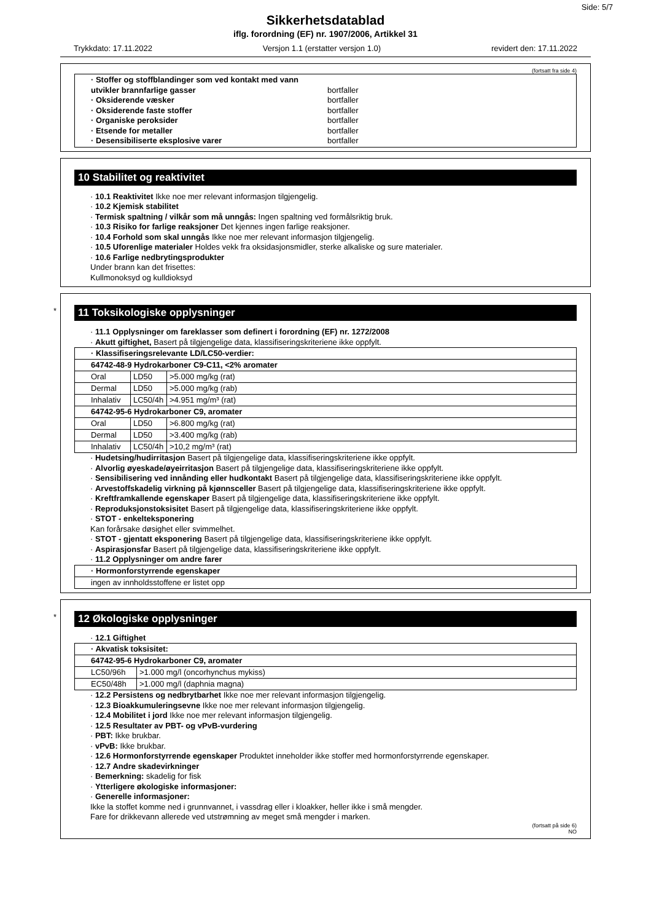Side: 5/7
Sikkerhetsdatablad
iflg. forordning (EF) nr. 1907/2006, Artikkel 31
Trykkdato: 17.11.2022 Versjon 1.1 (erstatter versjon 1.0) revidert den: 17.11.2022
(fortsatt fra side 4)
| · Stoffer og stoffblandinger som ved kontakt med vann utvikler brannfarlige gasser bortfaller · Oksiderende væsker bortfaller · Oksiderende faste stoffer bortfaller · Organiske peroksider bortfaller · Etsende for metaller bortfaller · Desensibiliserte eksplosive varer bortfaller |
10 Stabilitet og reaktivitet
· 10.1 Reaktivitet Ikke noe mer relevant informasjon tilgjengelig.
· 10.2 Kjemisk stabilitet
· Termisk spaltning / vilkår som må unngås: Ingen spaltning ved formålsriktig bruk.
· 10.3 Risiko for farlige reaksjoner Det kjennes ingen farlige reaksjoner.
· 10.4 Forhold som skal unngås Ikke noe mer relevant informasjon tilgjengelig.
· 10.5 Uforenlige materialer Holdes vekk fra oksidasjonsmidler, sterke alkaliske og sure materialer.
· 10.6 Farlige nedbrytingsprodukter
Under brann kan det frisettes:
Kullmonoksyd og kulldioksyd
*
11 Toksikologiske opplysninger
· 11.1 Opplysninger om fareklasser som definert i forordning (EF) nr. 1272/2008
· Akutt giftighet, Basert på tilgjengelige data, klassifiseringskriteriene ikke oppfylt.
| · Klassifiseringsrelevante LD/LC50-verdier: | | |
| 64742-48-9 Hydrokarboner C9-C11, <2% aromater | | |
| Oral | LD50 | >5.000 mg/kg (rat) |
| Dermal | LD50 | >5.000 mg/kg (rab) |
| Inhalativ | LC50/4h | >4.951 mg/m³ (rat) |
| 64742-95-6 Hydrokarboner C9, aromater | | |
| Oral | LD50 | >6.800 mg/kg (rat) |
| Dermal | LD50 | >3.400 mg/kg (rab) |
| Inhalativ | LC50/4h | >10,2 mg/m³ (rat) |
· Hudetsing/hudirritasjon Basert på tilgjengelige data, klassifiseringskriteriene ikke oppfylt.
· Alvorlig øyeskade/øyeirritasjon Basert på tilgjengelige data, klassifiseringskriteriene ikke oppfylt.
· Sensibilisering ved innånding eller hudkontakt Basert på tilgjengelige data, klassifiseringskriteriene ikke oppfylt.
· Arvestoffskadelig virkning på kjønnsceller Basert på tilgjengelige data, klassifiseringskriteriene ikke oppfylt.
· Kreftframkallende egenskaper Basert på tilgjengelige data, klassifiseringskriteriene ikke oppfylt.
· Reproduksjonstoksisitet Basert på tilgjengelige data, klassifiseringskriteriene ikke oppfylt.
· STOT - enkelteksponering
Kan forårsake døsighet eller svimmelhet.
· STOT - gjentatt eksponering Basert på tilgjengelige data, klassifiseringskriteriene ikke oppfylt.
· Aspirasjonsfar Basert på tilgjengelige data, klassifiseringskriteriene ikke oppfylt.
· 11.2 Opplysninger om andre farer
| · Hormonforstyrrende egenskaper |
| ingen av innholdsstoffene er listet opp |
*
12 Økologiske opplysninger
· 12.1 Giftighet
| · Akvatisk toksisitet: | |
| 64742-95-6 Hydrokarboner C9, aromater | |
| LC50/96h | >1.000 mg/l (oncorhynchus mykiss) |
| EC50/48h | >1.000 mg/l (daphnia magna) |
· 12.2 Persistens og nedbrytbarhet Ikke noe mer relevant informasjon tilgjengelig.
· 12.3 Bioakkumuleringsevne Ikke noe mer relevant informasjon tilgjengelig.
· 12.4 Mobilitet i jord Ikke noe mer relevant informasjon tilgjengelig.
· 12.5 Resultater av PBT- og vPvB-vurdering
· PBT: Ikke brukbar.
· vPvB: Ikke brukbar.
· 12.6 Hormonforstyrrende egenskaper Produktet inneholder ikke stoffer med hormonforstyrrende egenskaper.
· 12.7 Andre skadevirkninger
· Bemerkning: skadelig for fisk
· Ytterligere økologiske informasjoner:
· Generelle informasjoner:
Ikke la stoffet komme ned i grunnvannet, i vassdrag eller i kloakker, heller ikke i små mengder.
Fare for drikkevann allerede ved utstrømning av meget små mengder i marken.
(fortsatt på side 6)
NO